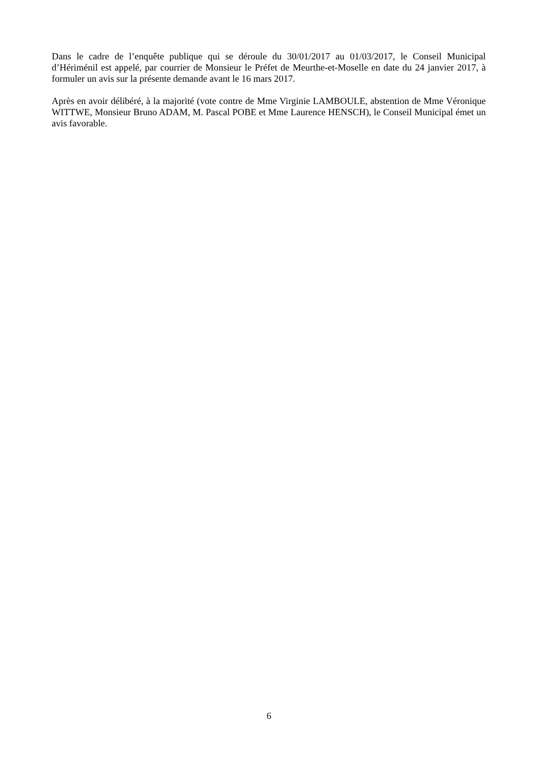Dans le cadre de l’enquête publique qui se déroule du 30/01/2017 au 01/03/2017, le Conseil Municipal d’Hériménil est appelé, par courrier de Monsieur le Préfet de Meurthe-et-Moselle en date du 24 janvier 2017, à formuler un avis sur la présente demande avant le 16 mars 2017.
Après en avoir délibéré, à la majorité (vote contre de Mme Virginie LAMBOULE, abstention de Mme Véronique WITTWE, Monsieur Bruno ADAM, M. Pascal POBE et Mme Laurence HENSCH), le Conseil Municipal émet un avis favorable.
6